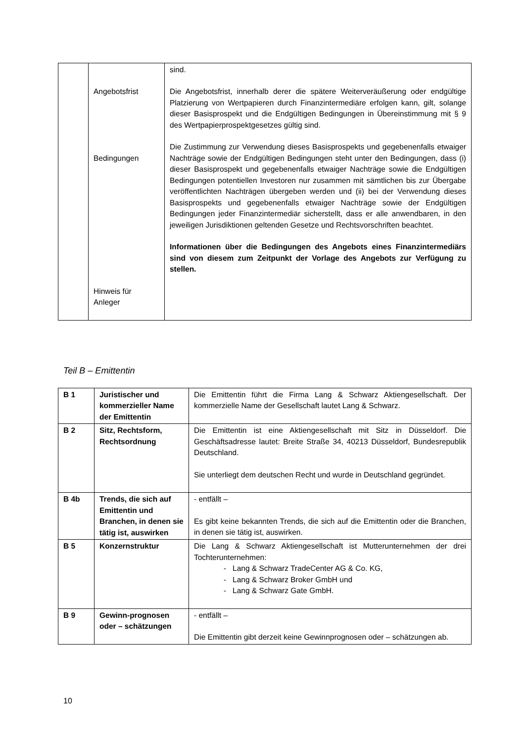| | Angebotsfrist Bedingungen Hinweis für Anleger | sind. Die Angebotsfrist, innerhalb derer die spätere Weiterveräußerung oder endgültige Platzierung von Wertpapieren durch Finanzintermediäre erfolgen kann, gilt, solange dieser Basisprospekt und die Endgültigen Bedingungen in Übereinstimmung mit § 9 des Wertpapierprospektgesetzes gültig sind. Die Zustimmung zur Verwendung dieses Basisprospekts und gegebenenfalls etwaiger Nachträge sowie der Endgültigen Bedingungen steht unter den Bedingungen, dass (i) dieser Basisprospekt und gegebenenfalls etwaiger Nachträge sowie die Endgültigen Bedingungen potentiellen Investoren nur zusammen mit sämtlichen bis zur Übergabe veröffentlichten Nachträgen übergeben werden und (ii) bei der Verwendung dieses Basisprospekts und gegebenenfalls etwaiger Nachträge sowie der Endgültigen Bedingungen jeder Finanzintermediär sicherstellt, dass er alle anwendbaren, in den jeweiligen Jurisdiktionen geltenden Gesetze und Rechtsvorschriften beachtet. Informationen über die Bedingungen des Angebots eines Finanzintermediärs sind von diesem zum Zeitpunkt der Vorlage des Angebots zur Verfügung zu stellen. |
Teil B – Emittentin
| B 1 | Juristischer und kommerzieller Name der Emittentin | Die Emittentin führt die Firma Lang & Schwarz Aktiengesellschaft. Der kommerzielle Name der Gesellschaft lautet Lang & Schwarz. |
| B 2 | Sitz, Rechtsform, Rechtsordnung | Die Emittentin ist eine Aktiengesellschaft mit Sitz in Düsseldorf. Die Geschäftsadresse lautet: Breite Straße 34, 40213 Düsseldorf, Bundesrepublik Deutschland. Sie unterliegt dem deutschen Recht und wurde in Deutschland gegründet. |
| B 4b | Trends, die sich auf Emittentin und Branchen, in denen sie tätig ist, auswirken | - entfällt – Es gibt keine bekannten Trends, die sich auf die Emittentin oder die Branchen, in denen sie tätig ist, auswirken. |
| B 5 | Konzernstruktur | Die Lang & Schwarz Aktiengesellschaft ist Mutterunternehmen der drei Tochterunternehmen: - Lang & Schwarz TradeCenter AG & Co. KG, - Lang & Schwarz Broker GmbH und - Lang & Schwarz Gate GmbH. |
| B 9 | Gewinn-prognosen oder – schätzungen | - entfällt – Die Emittentin gibt derzeit keine Gewinnprognosen oder – schätzungen ab. |
10